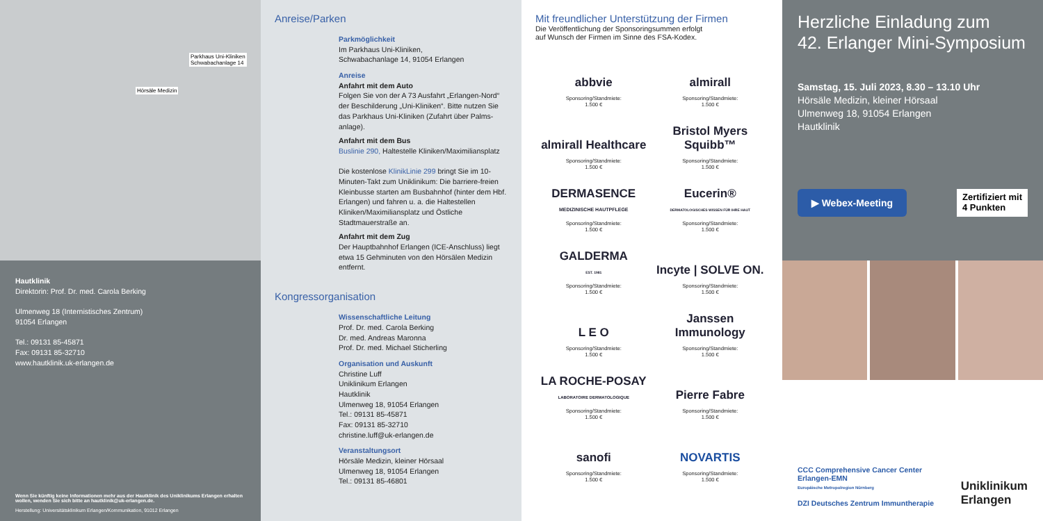Parkhaus Uni-Kliniken
Schwabachanlage 14
Hörsäle Medizin
Hautklinik
Direktorin: Prof. Dr. med. Carola Berking
Ulmenweg 18 (Internistisches Zentrum)
91054 Erlangen
Tel.: 09131 85-45871
Fax: 09131 85-32710
www.hautklinik.uk-erlangen.de
Wenn Sie künftig keine Informationen mehr aus der Hautklinik des Uniklinikums Erlangen erhalten wollen, wenden Sie sich bitte an hautklinik@uk-erlangen.de.
Herstellung: Universitätsklinikum Erlangen/Kommunikation, 91012 Erlangen
Anreise/Parken
Parkmöglichkeit
Im Parkhaus Uni-Kliniken,
Schwabachanlage 14, 91054 Erlangen
Anreise
Anfahrt mit dem Auto
Folgen Sie von der A 73 Ausfahrt „Erlangen-Nord“ der Beschilderung „Uni-Kliniken“. Bitte nutzen Sie das Parkhaus Uni-Kliniken (Zufahrt über Palms-anlage).
Anfahrt mit dem Bus
Buslinie 290, Haltestelle Kliniken/Maximiliansplatz
Die kostenlose KlinikLinie 299 bringt Sie im 10-Minuten-Takt zum Uniklinikum: Die barriere-freien Kleinbusse starten am Busbahnhof (hinter dem Hbf. Erlangen) und fahren u. a. die Haltestellen Kliniken/Maximiliansplatz und Östliche Stadtmauerstraße an.
Anfahrt mit dem Zug
Der Hauptbahnhof Erlangen (ICE-Anschluss) liegt etwa 15 Gehminuten von den Hörsälen Medizin entfernt.
Kongressorganisation
Wissenschaftliche Leitung
Prof. Dr. med. Carola Berking
Dr. med. Andreas Maronna
Prof. Dr. med. Michael Sticherling
Organisation und Auskunft
Christine Luff
Uniklinikum Erlangen
Hautklinik
Ulmenweg 18, 91054 Erlangen
Tel.: 09131 85-45871
Fax: 09131 85-32710
christine.luff@uk-erlangen.de
Veranstaltungsort
Hörsäle Medizin, kleiner Hörsaal
Ulmenweg 18, 91054 Erlangen
Tel.: 09131 85-46801
Mit freundlicher Unterstützung der Firmen
Die Veröffentlichung der Sponsoringsummen erfolgt
auf Wunsch der Firmen im Sinne des FSA-Kodex.
abbvie
Sponsoring/Standmiete:
1.500 €
almirall
Sponsoring/Standmiete:
1.500 €
almirall Healthcare
Sponsoring/Standmiete:
1.500 €
Bristol Myers Squibb™
Sponsoring/Standmiete:
1.500 €
DERMASENCE
MEDIZINISCHE HAUTPFLEGE
Sponsoring/Standmiete:
1.500 €
Eucerin®
DERMATOLOGISCHES WISSEN FÜR IHRE HAUT
Sponsoring/Standmiete:
1.500 €
GALDERMA
EST. 1981
Sponsoring/Standmiete:
1.500 €
Incyte | SOLVE ON.
Sponsoring/Standmiete:
1.500 €
L E O
Sponsoring/Standmiete:
1.500 €
Janssen Immunology
Sponsoring/Standmiete:
1.500 €
LA ROCHE-POSAY
LABORATOIRE DERMATOLOGIQUE
Sponsoring/Standmiete:
1.500 €
Pierre Fabre
Sponsoring/Standmiete:
1.500 €
sanofi
Sponsoring/Standmiete:
1.500 €
NOVARTIS
Sponsoring/Standmiete:
1.500 €
Herzliche Einladung zum
42. Erlanger Mini-Symposium
Samstag, 15. Juli 2023, 8.30 – 13.10 Uhr
Hörsäle Medizin, kleiner Hörsaal
Ulmenweg 18, 91054 Erlangen
Hautklinik
▶ Webex-Meeting
Zertifiziert mit
4 Punkten
CCC Comprehensive Cancer Center
Erlangen-EMN
Europäische Metropolregion Nürnberg
DZI Deutsches Zentrum Immuntherapie
Uniklinikum
Erlangen